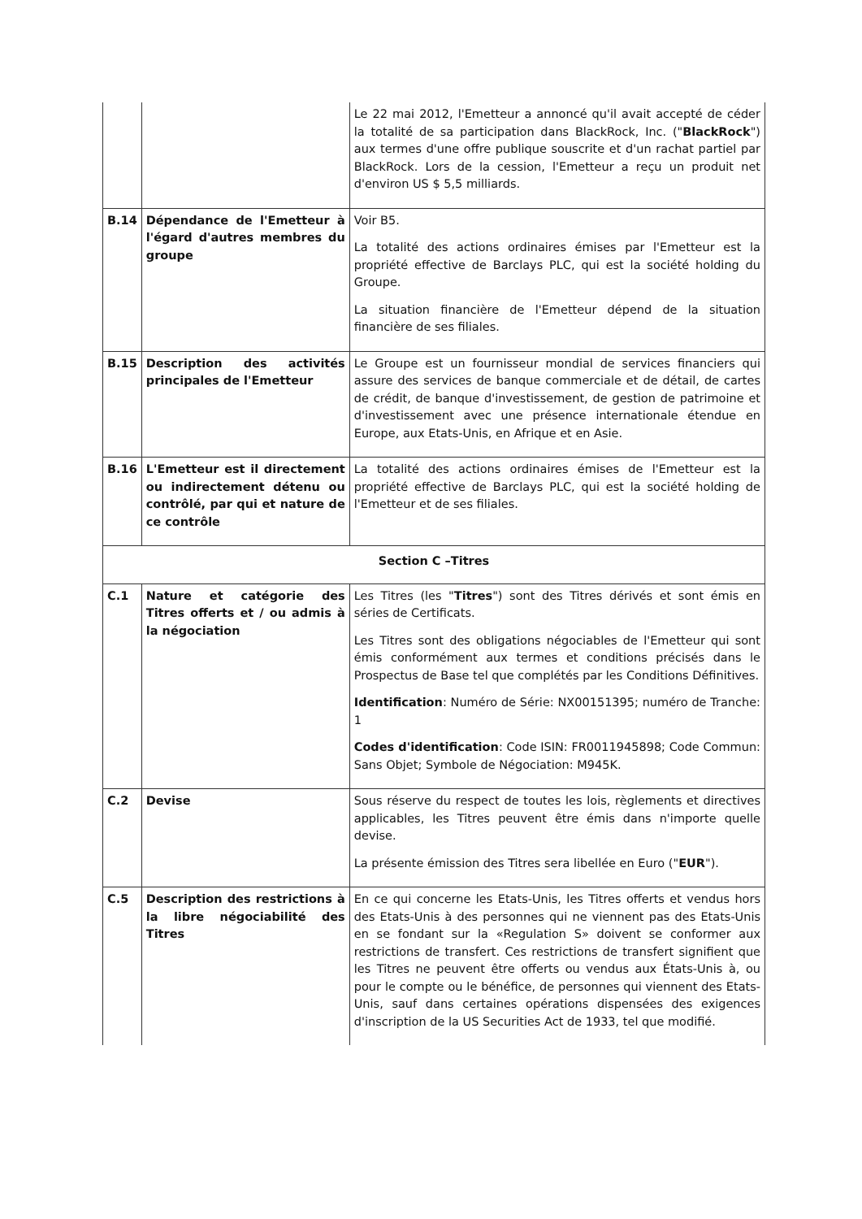| | | Le 22 mai 2012, l'Emetteur a annoncé qu'il avait accepté de céder la totalité de sa participation dans BlackRock, Inc. (" BlackRock ") aux termes d'une offre publique souscrite et d'un rachat partiel par BlackRock. Lors de la cession, l'Emetteur a reçu un produit net d'environ US $ 5,5 milliards. |
| B.14 | Dépendance de l'Emetteur à l'égard d'autres membres du groupe | Voir B5. La totalité des actions ordinaires émises par l'Emetteur est la propriété effective de Barclays PLC, qui est la société holding du Groupe. La situation financière de l'Emetteur dépend de la situation financière de ses filiales. |
| B.15 | Description des activités principales de l'Emetteur | Le Groupe est un fournisseur mondial de services financiers qui assure des services de banque commerciale et de détail, de cartes de crédit, de banque d'investissement, de gestion de patrimoine et d'investissement avec une présence internationale étendue en Europe, aux Etats-Unis, en Afrique et en Asie. |
| B.16 | L'Emetteur est il directement ou indirectement détenu ou contrôlé, par qui et nature de ce contrôle | La totalité des actions ordinaires émises de l'Emetteur est la propriété effective de Barclays PLC, qui est la société holding de l'Emetteur et de ses filiales. |
| Section C –Titres | | |
| C.1 | Nature et catégorie des Titres offerts et / ou admis à la négociation | Les Titres (les " Titres ") sont des Titres dérivés et sont émis en séries de Certificats. Les Titres sont des obligations négociables de l'Emetteur qui sont émis conformément aux termes et conditions précisés dans le Prospectus de Base tel que complétés par les Conditions Définitives. Identification : Numéro de Série: NX00151395; numéro de Tranche: 1 Codes d'identification : Code ISIN: FR0011945898; Code Commun: Sans Objet; Symbole de Négociation: M945K. |
| C.2 | Devise | Sous réserve du respect de toutes les lois, règlements et directives applicables, les Titres peuvent être émis dans n'importe quelle devise. La présente émission des Titres sera libellée en Euro (" EUR "). |
| C.5 | Description des restrictions à la libre négociabilité des Titres | En ce qui concerne les Etats-Unis, les Titres offerts et vendus hors des Etats-Unis à des personnes qui ne viennent pas des Etats-Unis en se fondant sur la «Regulation S» doivent se conformer aux restrictions de transfert. Ces restrictions de transfert signifient que les Titres ne peuvent être offerts ou vendus aux États-Unis à, ou pour le compte ou le bénéfice, de personnes qui viennent des Etats-Unis, sauf dans certaines opérations dispensées des exigences d'inscription de la US Securities Act de 1933, tel que modifié. |